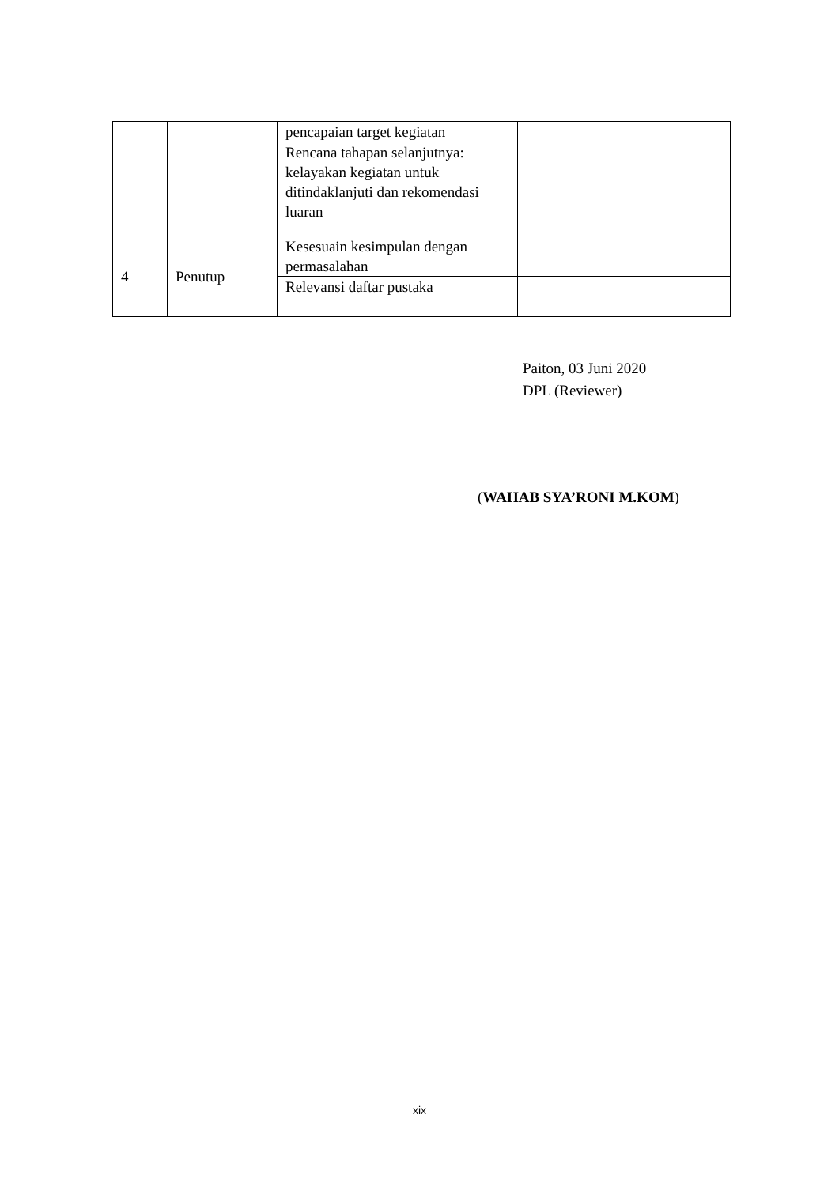| | | pencapaian target kegiatan | |
| | | Rencana tahapan selanjutnya: kelayakan kegiatan untuk ditindaklanjuti dan rekomendasi luaran | |
| 4 | Penutup | Kesesuain kesimpulan dengan permasalahan | |
| | | Relevansi daftar pustaka | |
Paiton, 03 Juni 2020
DPL (Reviewer)
(WAHAB SYA’RONI M.KOM)
xix